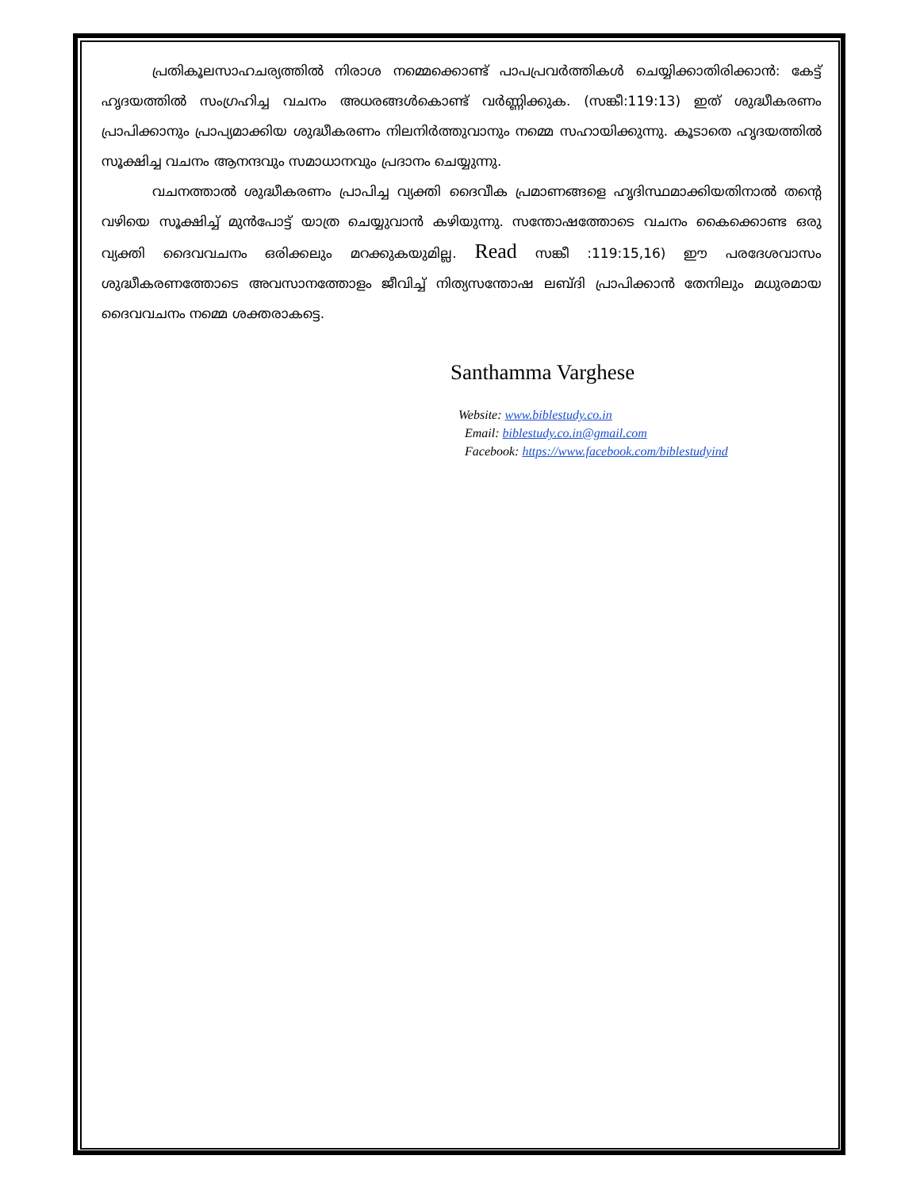പ്രതികൂലസാഹചര്യത്തിൽ നിരാശ നമ്മെക്കൊണ്ട് പാപപ്രവർത്തികൾ ചെയ്യിക്കാതിരിക്കാൻ: കേട്ട് ഹൃദയത്തിൽ സംഗ്രഹിച്ച വചനം അധരങ്ങൾകൊണ്ട് വർണ്ണിക്കുക. (സങ്കീ:119:13) ഇത് ശുദ്ധീകരണം പ്രാപിക്കാനും പ്രാപ്യമാക്കിയ ശുദ്ധീകരണം നിലനിർത്തുവാനും നമ്മെ സഹായിക്കുന്നു. കൂടാതെ ഹൃദയത്തിൽ സൂക്ഷിച്ച വചനം ആനന്ദവും സമാധാനവും പ്രദാനം ചെയ്യുന്നു.
വചനത്താൽ ശുദ്ധീകരണം പ്രാപിച്ച വ്യക്തി ദൈവീക പ്രമാണങ്ങളെ ഹൃദിസ്ഥമാക്കിയതിനാൽ തന്റെ വഴിയെ സൂക്ഷിച്ച് മുൻപോട്ട് യാത്ര ചെയ്യുവാൻ കഴിയുന്നു. സന്തോഷത്തോടെ വചനം കൈക്കൊണ്ട ഒരു വ്യക്തി ദൈവവചനം ഒരിക്കലും മറക്കുകയുമില്ല. Read സങ്കീ :119:15,16) ഈ പരദേശവാസം ശുദ്ധീകരണത്തോടെ അവസാനത്തോളം ജീവിച്ച് നിത്യസന്തോഷ ലബ്ദി പ്രാപിക്കാൻ തേനിലും മധുരമായ ദൈവവചനം നമ്മെ ശക്തരാകട്ടെ.
Santhamma Varghese
Website: www.biblestudy.co.in
Email: biblestudy.co.in@gmail.com
Facebook: https://www.facebook.com/biblestudyind